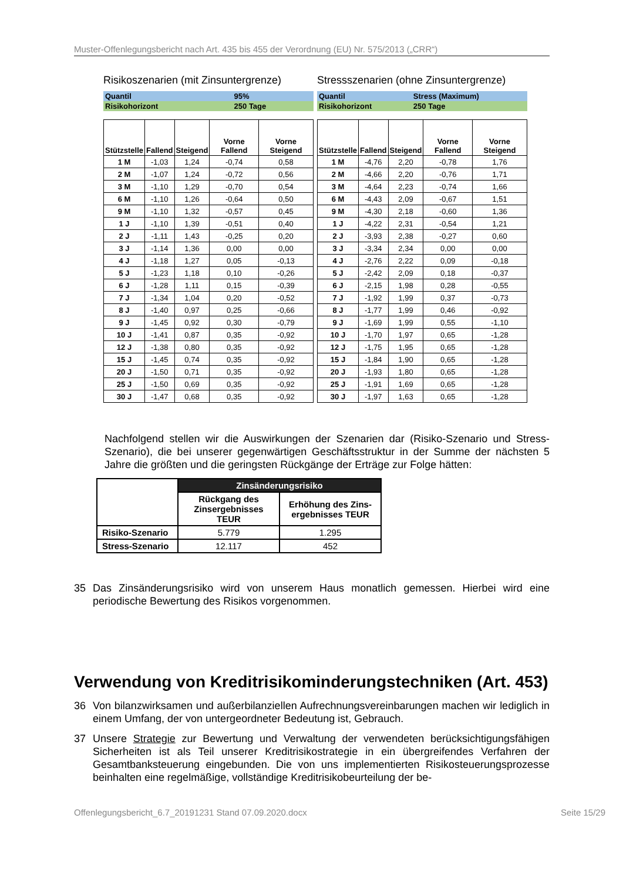Muster-Offenlegungsbericht nach Art. 435 bis 455 der Verordnung (EU) Nr. 575/2013 („CRR“)
Risikoszenarien (mit Zinsuntergrenze)
| Quantil | 95% |
| Risikohorizont | 250 Tage |
| Stützstelle | Fallend | Steigend | Vorne Fallend | Vorne Steigend |
| --- | --- | --- | --- | --- |
| 1 M | -1,03 | 1,24 | -0,74 | 0,58 |
| 2 M | -1,07 | 1,24 | -0,72 | 0,56 |
| 3 M | -1,10 | 1,29 | -0,70 | 0,54 |
| 6 M | -1,10 | 1,26 | -0,64 | 0,50 |
| 9 M | -1,10 | 1,32 | -0,57 | 0,45 |
| 1 J | -1,10 | 1,39 | -0,51 | 0,40 |
| 2 J | -1,11 | 1,43 | -0,25 | 0,20 |
| 3 J | -1,14 | 1,36 | 0,00 | 0,00 |
| 4 J | -1,18 | 1,27 | 0,05 | -0,13 |
| 5 J | -1,23 | 1,18 | 0,10 | -0,26 |
| 6 J | -1,28 | 1,11 | 0,15 | -0,39 |
| 7 J | -1,34 | 1,04 | 0,20 | -0,52 |
| 8 J | -1,40 | 0,97 | 0,25 | -0,66 |
| 9 J | -1,45 | 0,92 | 0,30 | -0,79 |
| 10 J | -1,41 | 0,87 | 0,35 | -0,92 |
| 12 J | -1,38 | 0,80 | 0,35 | -0,92 |
| 15 J | -1,45 | 0,74 | 0,35 | -0,92 |
| 20 J | -1,50 | 0,71 | 0,35 | -0,92 |
| 25 J | -1,50 | 0,69 | 0,35 | -0,92 |
| 30 J | -1,47 | 0,68 | 0,35 | -0,92 |
Stressszenarien (ohne Zinsuntergrenze)
| Quantil | Stress (Maximum) |
| Risikohorizont | 250 Tage |
| Stützstelle | Fallend | Steigend | Vorne Fallend | Vorne Steigend |
| --- | --- | --- | --- | --- |
| 1 M | -4,76 | 2,20 | -0,78 | 1,76 |
| 2 M | -4,66 | 2,20 | -0,76 | 1,71 |
| 3 M | -4,64 | 2,23 | -0,74 | 1,66 |
| 6 M | -4,43 | 2,09 | -0,67 | 1,51 |
| 9 M | -4,30 | 2,18 | -0,60 | 1,36 |
| 1 J | -4,22 | 2,31 | -0,54 | 1,21 |
| 2 J | -3,93 | 2,38 | -0,27 | 0,60 |
| 3 J | -3,34 | 2,34 | 0,00 | 0,00 |
| 4 J | -2,76 | 2,22 | 0,09 | -0,18 |
| 5 J | -2,42 | 2,09 | 0,18 | -0,37 |
| 6 J | -2,15 | 1,98 | 0,28 | -0,55 |
| 7 J | -1,92 | 1,99 | 0,37 | -0,73 |
| 8 J | -1,77 | 1,99 | 0,46 | -0,92 |
| 9 J | -1,69 | 1,99 | 0,55 | -1,10 |
| 10 J | -1,70 | 1,97 | 0,65 | -1,28 |
| 12 J | -1,75 | 1,95 | 0,65 | -1,28 |
| 15 J | -1,84 | 1,90 | 0,65 | -1,28 |
| 20 J | -1,93 | 1,80 | 0,65 | -1,28 |
| 25 J | -1,91 | 1,69 | 0,65 | -1,28 |
| 30 J | -1,97 | 1,63 | 0,65 | -1,28 |
Nachfolgend stellen wir die Auswirkungen der Szenarien dar (Risiko-Szenario und Stress-Szenario), die bei unserer gegenwärtigen Geschäftsstruktur in der Summe der nächsten 5 Jahre die größten und die geringsten Rückgänge der Erträge zur Folge hätten:
| | Zinsänderungsrisiko | |
| | Rückgang des Zinsergebnisses TEUR | Erhöhung des Zins-ergebnisses TEUR |
| Risiko-Szenario | 5.779 | 1.295 |
| Stress-Szenario | 12.117 | 452 |
35
Das Zinsänderungsrisiko wird von unserem Haus monatlich gemessen. Hierbei wird eine periodische Bewertung des Risikos vorgenommen.
Verwendung von Kreditrisikominderungstechniken (Art. 453)
36
Von bilanzwirksamen und außerbilanziellen Aufrechnungsvereinbarungen machen wir lediglich in einem Umfang, der von untergeordneter Bedeutung ist, Gebrauch.
37
Unsere Strategie zur Bewertung und Verwaltung der verwendeten berücksichtigungsfähigen Sicherheiten ist als Teil unserer Kreditrisikostrategie in ein übergreifendes Verfahren der Gesamtbanksteuerung eingebunden. Die von uns implementierten Risikosteuerungsprozesse beinhalten eine regelmäßige, vollständige Kreditrisikobeurteilung der be-
Offenlegungsbericht_6.7_20191231 Stand 07.09.2020.docx Seite 15/29